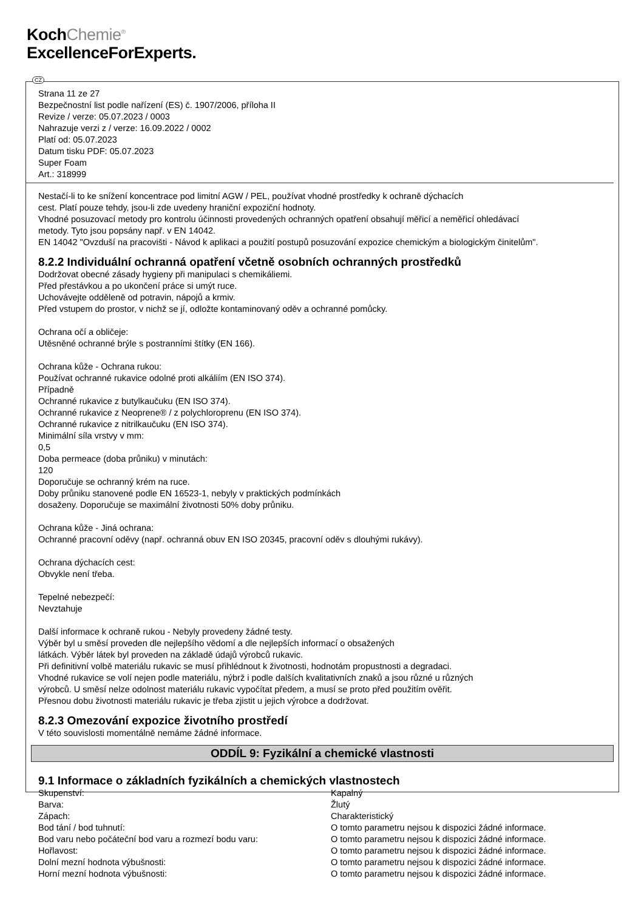KochChemie<sup>®</sup>
ExcellenceForExperts.
CZ
Strana 11 ze 27
Bezpečnostní list podle nařízení (ES) č. 1907/2006, příloha II
Revize / verze: 05.07.2023 / 0003
Nahrazuje verzi z / verze: 16.09.2022 / 0002
Platí od: 05.07.2023
Datum tisku PDF: 05.07.2023
Super Foam
Art.: 318999
Nestačí-li to ke snížení koncentrace pod limitní AGW / PEL, používat vhodné prostředky k ochraně dýchacích
cest. Platí pouze tehdy, jsou-li zde uvedeny hraniční expoziční hodnoty.
Vhodné posuzovací metody pro kontrolu účinnosti provedených ochranných opatření obsahují měřicí a neměřicí ohledávací
metody. Tyto jsou popsány např. v EN 14042.
EN 14042 "Ovzduší na pracovišti - Návod k aplikaci a použití postupů posuzování expozice chemickým a biologickým činitelům".
8.2.2 Individuální ochranná opatření včetně osobních ochranných prostředků
Dodržovat obecné zásady hygieny při manipulaci s chemikáliemi.
Před přestávkou a po ukončení práce si umýt ruce.
Uchovávejte odděleně od potravin, nápojů a krmiv.
Před vstupem do prostor, v nichž se jí, odložte kontaminovaný oděv a ochranné pomůcky.
Ochrana očí a obličeje:
Utěsněné ochranné brýle s postranními štítky (EN 166).
Ochrana kůže - Ochrana rukou:
Používat ochranné rukavice odolné proti alkáliím (EN ISO 374).
Případně
Ochranné rukavice z butylkaučuku (EN ISO 374).
Ochranné rukavice z Neoprene® / z polychloroprenu (EN ISO 374).
Ochranné rukavice z nitrilkaučuku (EN ISO 374).
Minimální síla vrstvy v mm:
0,5
Doba permeace (doba průniku) v minutách:
120
Doporučuje se ochranný krém na ruce.
Doby průniku stanovené podle EN 16523-1, nebyly v praktických podmínkách
dosaženy. Doporučuje se maximální životnosti 50% doby průniku.
Ochrana kůže - Jiná ochrana:
Ochranné pracovní oděvy (např. ochranná obuv EN ISO 20345, pracovní oděv s dlouhými rukávy).
Ochrana dýchacích cest:
Obvykle není třeba.
Tepelné nebezpečí:
Nevztahuje
Další informace k ochraně rukou - Nebyly provedeny žádné testy.
Výběr byl u směsí proveden dle nejlepšího vědomí a dle nejlepších informací o obsažených
látkách. Výběr látek byl proveden na základě údajů výrobců rukavic.
Při definitivní volbě materiálu rukavic se musí přihlédnout k životnosti, hodnotám propustnosti a degradaci.
Vhodné rukavice se volí nejen podle materiálu, nýbrž i podle dalších kvalitativních znaků a jsou různé u různých
výrobců. U směsí nelze odolnost materiálu rukavic vypočítat předem, a musí se proto před použitím ověřit.
Přesnou dobu životnosti materiálu rukavic je třeba zjistit u jejich výrobce a dodržovat.
8.2.3 Omezování expozice životního prostředí
V této souvislosti momentálně nemáme žádné informace.
ODDÍL 9: Fyzikální a chemické vlastnosti
9.1 Informace o základních fyzikálních a chemických vlastnostech
| Skupenství: | Kapalný |
| Barva: | Žlutý |
| Zápach: | Charakteristický |
| Bod tání / bod tuhnutí: | O tomto parametru nejsou k dispozici žádné informace. |
| Bod varu nebo počáteční bod varu a rozmezí bodu varu: | O tomto parametru nejsou k dispozici žádné informace. |
| Hořlavost: | O tomto parametru nejsou k dispozici žádné informace. |
| Dolní mezní hodnota výbušnosti: | O tomto parametru nejsou k dispozici žádné informace. |
| Horní mezní hodnota výbušnosti: | O tomto parametru nejsou k dispozici žádné informace. |